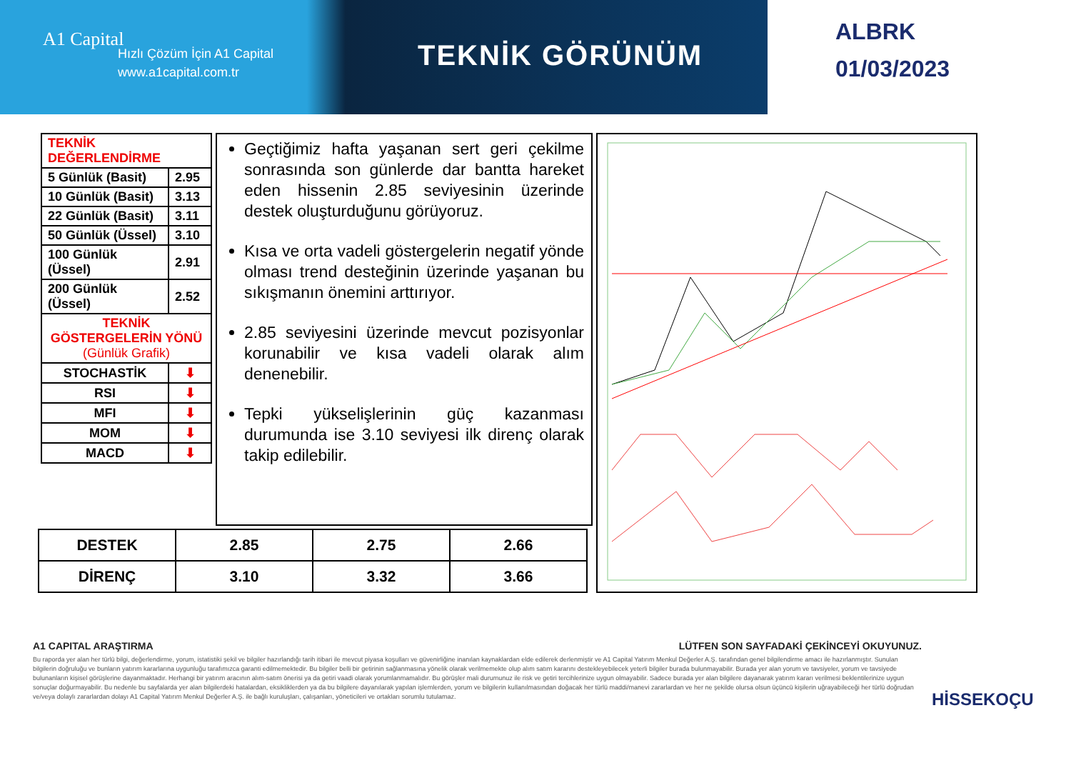A1 Capital
Hızlı Çözüm İçin A1 Capital
www.a1capital.com.tr
TEKNİK GÖRÜNÜM
ALBRK
01/03/2023
| TEKNİK DEĞERLENDİRME | |
| 5 Günlük (Basit) | 2.95 |
| 10 Günlük (Basit) | 3.13 |
| 22 Günlük (Basit) | 3.11 |
| 50 Günlük (Üssel) | 3.10 |
| 100 Günlük (Üssel) | 2.91 |
| 200 Günlük (Üssel) | 2.52 |
| TEKNİK GÖSTERGELERİN YÖNÜ (Günlük Grafik) | |
| STOCHASTİK | ⬇ |
| RSI | ⬇ |
| MFI | ⬇ |
| MOM | ⬇ |
| MACD | ⬇ |
Geçtiğimiz hafta yaşanan sert geri çekilme sonrasında son günlerde dar bantta hareket eden hissenin 2.85 seviyesinin üzerinde destek oluşturduğunu görüyoruz.
Kısa ve orta vadeli göstergelerin negatif yönde olması trend desteğinin üzerinde yaşanan bu sıkışmanın önemini arttırıyor.
2.85 seviyesini üzerinde mevcut pozisyonlar korunabilir ve kısa vadeli olarak alım denenebilir.
Tepki yükselişlerinin güç kazanması durumunda ise 3.10 seviyesi ilk direnç olarak takip edilebilir.
| DESTEK | 2.85 | 2.75 | 2.66 |
| DİRENÇ | 3.10 | 3.32 | 3.66 |
A1 CAPITAL ARAŞTIRMA LÜTFEN SON SAYFADAKİ ÇEKİNCEYİ OKUYUNUZ.
Bu raporda yer alan her türlü bilgi, değerlendirme, yorum, istatistiki şekil ve bilgiler hazırlandığı tarih itibari ile mevcut piyasa koşulları ve güvenirliğine inanılan kaynaklardan elde edilerek derlenmiştir ve A1 Capital Yatırım Menkul Değerler A.Ş. tarafından genel bilgilendirme amacı ile hazırlanmıştır. Sunulan bilgilerin doğruluğu ve bunların yatırım kararlarına uygunluğu tarafımızca garanti edilmemektedir. Bu bilgiler belli bir getirinin sağlanmasına yönelik olarak verilmemekte olup alım satım kararını destekleyebilecek yeterli bilgiler burada bulunmayabilir. Burada yer alan yorum ve tavsiyeler, yorum ve tavsiyede bulunanların kişisel görüşlerine dayanmaktadır. Herhangi bir yatırım aracının alım-satım önerisi ya da getiri vaadi olarak yorumlanmamalıdır. Bu görüşler mali durumunuz ile risk ve getiri tercihlerinize uygun olmayabilir. Sadece burada yer alan bilgilere dayanarak yatırım kararı verilmesi beklentilerinize uygun sonuçlar doğurmayabilir. Bu nedenle bu sayfalarda yer alan bilgilerdeki hatalardan, eksikliklerden ya da bu bilgilere dayanılarak yapılan işlemlerden, yorum ve bilgilerin kullanılmasından doğacak her türlü maddi/manevi zararlardan ve her ne şekilde olursa olsun üçüncü kişilerin uğrayabileceği her türlü doğrudan ve/veya dolaylı zararlardan dolayı A1 Capital Yatırım Menkul Değerler A.Ş. ile bağlı kuruluşları, çalışanları, yöneticileri ve ortakları sorumlu tutulamaz.
HİSSEKOÇU